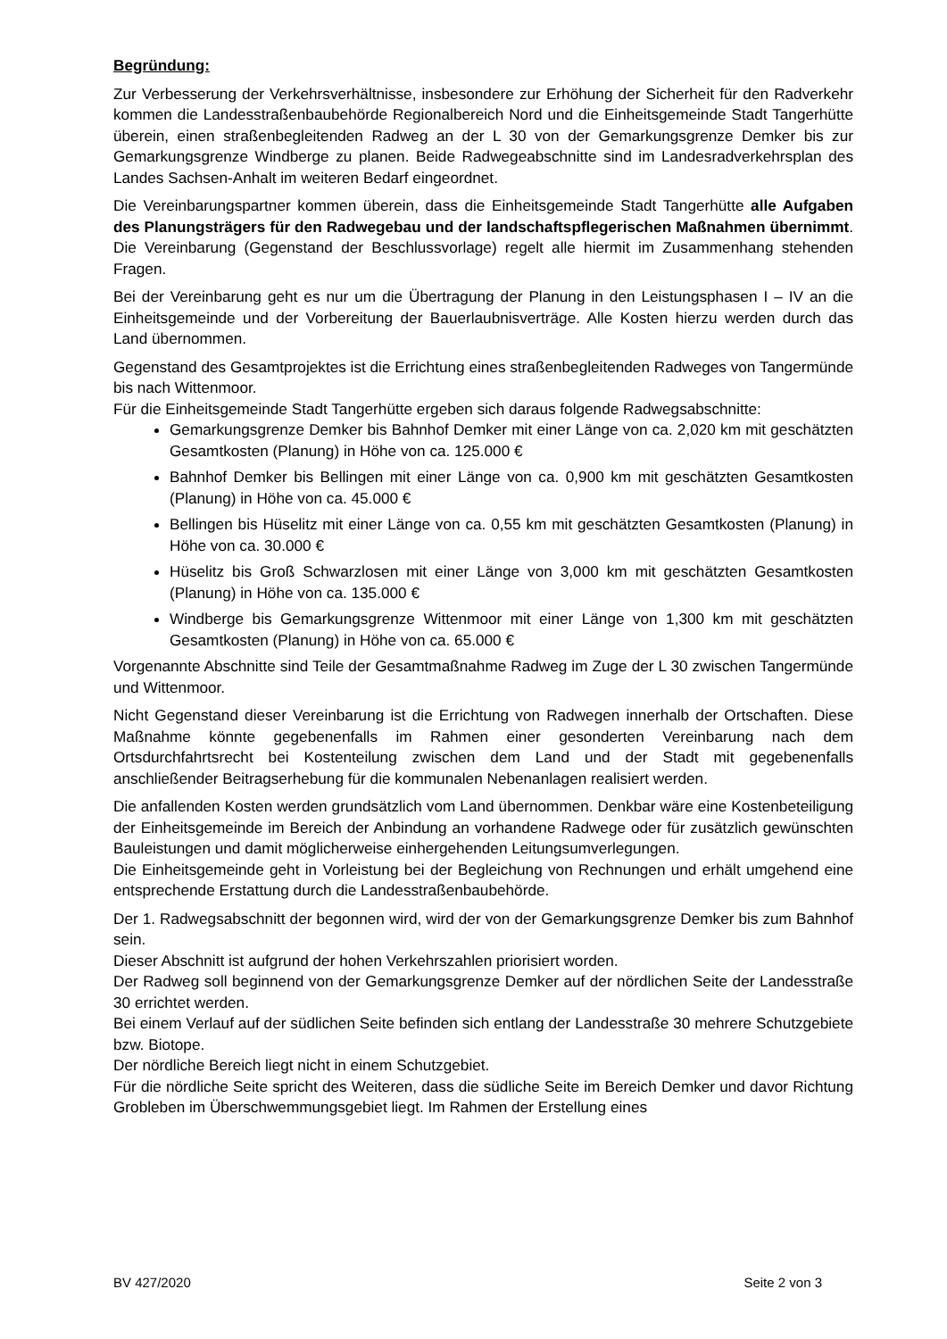Begründung:
Zur Verbesserung der Verkehrsverhältnisse, insbesondere zur Erhöhung der Sicherheit für den Radverkehr kommen die Landesstraßenbaubehörde Regionalbereich Nord und die Einheitsgemeinde Stadt Tangerhütte überein, einen straßenbegleitenden Radweg an der L 30 von der Gemarkungsgrenze Demker bis zur Gemarkungsgrenze Windberge zu planen. Beide Radwegeabschnitte sind im Landesradverkehrsplan des Landes Sachsen-Anhalt im weiteren Bedarf eingeordnet.
Die Vereinbarungspartner kommen überein, dass die Einheitsgemeinde Stadt Tangerhütte alle Aufgaben des Planungsträgers für den Radwegebau und der landschaftspflegerischen Maßnahmen übernimmt. Die Vereinbarung (Gegenstand der Beschlussvorlage) regelt alle hiermit im Zusammenhang stehenden Fragen.
Bei der Vereinbarung geht es nur um die Übertragung der Planung in den Leistungsphasen I – IV an die Einheitsgemeinde und der Vorbereitung der Bauerlaubnisverträge. Alle Kosten hierzu werden durch das Land übernommen.
Gegenstand des Gesamtprojektes ist die Errichtung eines straßenbegleitenden Radweges von Tangermünde bis nach Wittenmoor.
Für die Einheitsgemeinde Stadt Tangerhütte ergeben sich daraus folgende Radwegsabschnitte:
Gemarkungsgrenze Demker bis Bahnhof Demker mit einer Länge von ca. 2,020 km mit geschätzten Gesamtkosten (Planung) in Höhe von ca. 125.000 €
Bahnhof Demker bis Bellingen mit einer Länge von ca. 0,900 km mit geschätzten Gesamtkosten (Planung) in Höhe von ca. 45.000 €
Bellingen bis Hüselitz mit einer Länge von ca. 0,55 km mit geschätzten Gesamtkosten (Planung) in Höhe von ca. 30.000 €
Hüselitz bis Groß Schwarzlosen mit einer Länge von 3,000 km mit geschätzten Gesamtkosten (Planung) in Höhe von ca. 135.000 €
Windberge bis Gemarkungsgrenze Wittenmoor mit einer Länge von 1,300 km mit geschätzten Gesamtkosten (Planung) in Höhe von ca. 65.000 €
Vorgenannte Abschnitte sind Teile der Gesamtmaßnahme Radweg im Zuge der L 30 zwischen Tangermünde und Wittenmoor.
Nicht Gegenstand dieser Vereinbarung ist die Errichtung von Radwegen innerhalb der Ortschaften. Diese Maßnahme könnte gegebenenfalls im Rahmen einer gesonderten Vereinbarung nach dem Ortsdurchfahrtsrecht bei Kostenteilung zwischen dem Land und der Stadt mit gegebenenfalls anschließender Beitragserhebung für die kommunalen Nebenanlagen realisiert werden.
Die anfallenden Kosten werden grundsätzlich vom Land übernommen. Denkbar wäre eine Kostenbeteiligung der Einheitsgemeinde im Bereich der Anbindung an vorhandene Radwege oder für zusätzlich gewünschten Bauleistungen und damit möglicherweise einhergehenden Leitungsumverlegungen.
Die Einheitsgemeinde geht in Vorleistung bei der Begleichung von Rechnungen und erhält umgehend eine entsprechende Erstattung durch die Landesstraßenbaubehörde.
Der 1. Radwegsabschnitt der begonnen wird, wird der von der Gemarkungsgrenze Demker bis zum Bahnhof sein.
Dieser Abschnitt ist aufgrund der hohen Verkehrszahlen priorisiert worden.
Der Radweg soll beginnend von der Gemarkungsgrenze Demker auf der nördlichen Seite der Landesstraße 30 errichtet werden.
Bei einem Verlauf auf der südlichen Seite befinden sich entlang der Landesstraße 30 mehrere Schutzgebiete bzw. Biotope.
Der nördliche Bereich liegt nicht in einem Schutzgebiet.
Für die nördliche Seite spricht des Weiteren, dass die südliche Seite im Bereich Demker und davor Richtung Grobleben im Überschwemmungsgebiet liegt. Im Rahmen der Erstellung eines
BV 427/2020 Seite 2 von 3